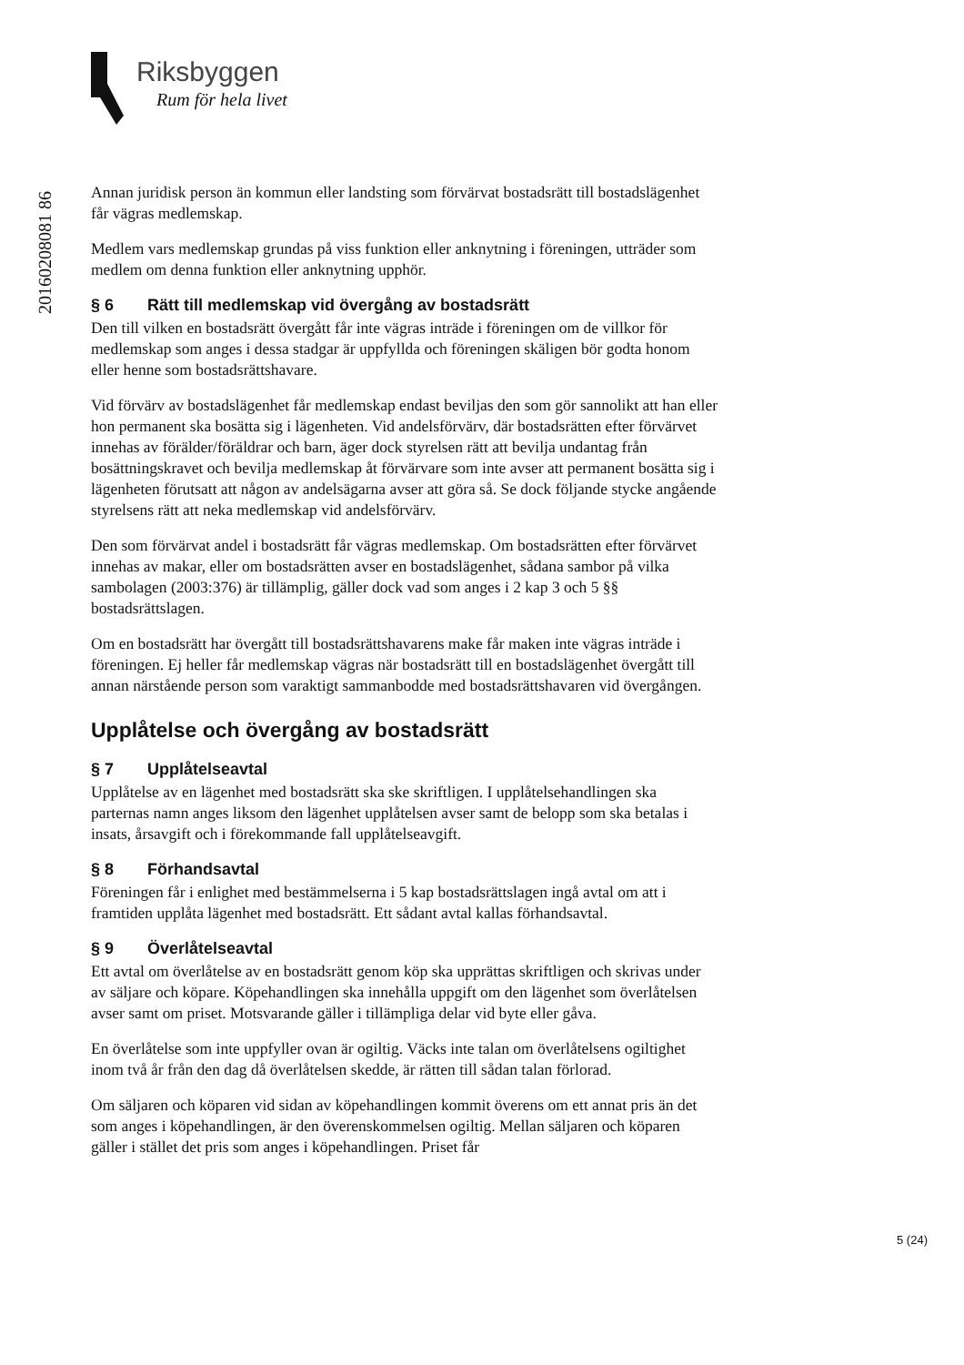Riksbyggen
Rum för hela livet
20160208081 86
Annan juridisk person än kommun eller landsting som förvärvat bostadsrätt till bostadslägenhet får vägras medlemskap.
Medlem vars medlemskap grundas på viss funktion eller anknytning i föreningen, utträder som medlem om denna funktion eller anknytning upphör.
§ 6 Rätt till medlemskap vid övergång av bostadsrätt
Den till vilken en bostadsrätt övergått får inte vägras inträde i föreningen om de villkor för medlemskap som anges i dessa stadgar är uppfyllda och föreningen skäligen bör godta honom eller henne som bostadsrättshavare.
Vid förvärv av bostadslägenhet får medlemskap endast beviljas den som gör sannolikt att han eller hon permanent ska bosätta sig i lägenheten. Vid andelsförvärv, där bostadsrätten efter förvärvet innehas av förälder/föräldrar och barn, äger dock styrelsen rätt att bevilja undantag från bosättningskravet och bevilja medlemskap åt förvärvare som inte avser att permanent bosätta sig i lägenheten förutsatt att någon av andelsägarna avser att göra så. Se dock följande stycke angående styrelsens rätt att neka medlemskap vid andelsförvärv.
Den som förvärvat andel i bostadsrätt får vägras medlemskap. Om bostadsrätten efter förvärvet innehas av makar, eller om bostadsrätten avser en bostadslägenhet, sådana sambor på vilka sambolagen (2003:376) är tillämplig, gäller dock vad som anges i 2 kap 3 och 5 §§ bostadsrättslagen.
Om en bostadsrätt har övergått till bostadsrättshavarens make får maken inte vägras inträde i föreningen. Ej heller får medlemskap vägras när bostadsrätt till en bostadslägenhet övergått till annan närstående person som varaktigt sammanbodde med bostadsrättshavaren vid övergången.
Upplåtelse och övergång av bostadsrätt
§ 7 Upplåtelseavtal
Upplåtelse av en lägenhet med bostadsrätt ska ske skriftligen. I upplåtelsehandlingen ska parternas namn anges liksom den lägenhet upplåtelsen avser samt de belopp som ska betalas i insats, årsavgift och i förekommande fall upplåtelseavgift.
§ 8 Förhandsavtal
Föreningen får i enlighet med bestämmelserna i 5 kap bostadsrättslagen ingå avtal om att i framtiden upplåta lägenhet med bostadsrätt. Ett sådant avtal kallas förhandsavtal.
§ 9 Överlåtelseavtal
Ett avtal om överlåtelse av en bostadsrätt genom köp ska upprättas skriftligen och skrivas under av säljare och köpare. Köpehandlingen ska innehålla uppgift om den lägenhet som överlåtelsen avser samt om priset. Motsvarande gäller i tillämpliga delar vid byte eller gåva.
En överlåtelse som inte uppfyller ovan är ogiltig. Väcks inte talan om överlåtelsens ogiltighet inom två år från den dag då överlåtelsen skedde, är rätten till sådan talan förlorad.
Om säljaren och köparen vid sidan av köpehandlingen kommit överens om ett annat pris än det som anges i köpehandlingen, är den överenskommelsen ogiltig. Mellan säljaren och köparen gäller i stället det pris som anges i köpehandlingen. Priset får
5 (24)